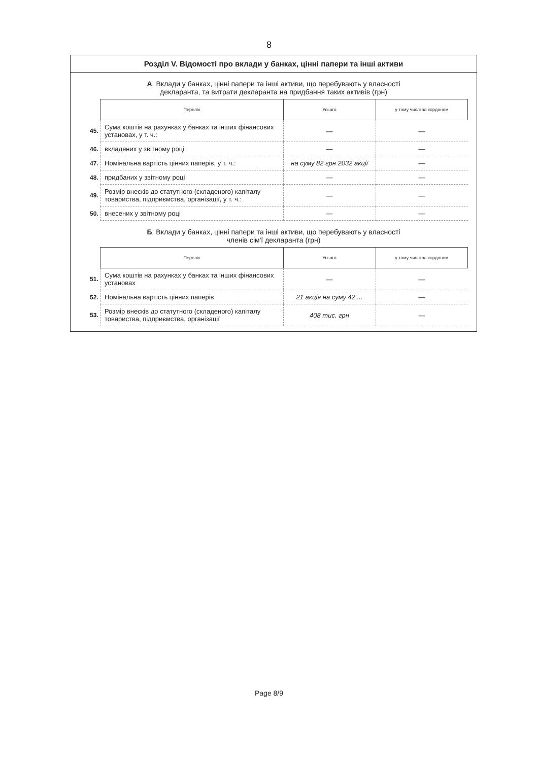8
Розділ V. Відомості про вклади у банках, цінні папери та інші активи
А. Вклади у банках, цінні папери та інші активи, що перебувають у власності
декларанта, та витрати декларанта на придбання таких активів (грн)
| | Перелік | Усього | у тому числі за кордоном |
| 45. | Сума коштів на рахунках у банках та інших фінансових установах, у т. ч.: | — | — |
| 46. | вкладених у звітному році | — | — |
| 47. | Номінальна вартість цінних паперів, у т. ч.: | на суму 82 грн 2032 акції | — |
| 48. | придбаних у звітному році | — | — |
| 49. | Розмір внесків до статутного (складеного) капіталу товариства, підприємства, організації, у т. ч.: | — | — |
| 50. | внесених у звітному році | — | — |
Б. Вклади у банках, цінні папери та інші активи, що перебувають у власності
членів сім'ї декларанта (грн)
| | Перелік | Усього | у тому числі за кордоном |
| 51. | Сума коштів на рахунках у банках та інших фінансових установах | — | — |
| 52. | Номінальна вартість цінних паперів | 21 акція на суму 42 ... | — |
| 53. | Розмір внесків до статутного (складеного) капіталу товариства, підприємства, організації | 408 тис. грн | — |
Page 8/9